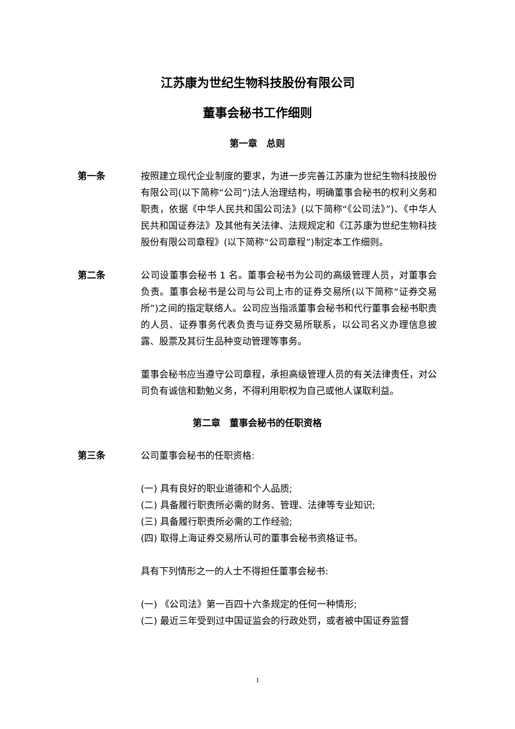江苏康为世纪生物科技股份有限公司
董事会秘书工作细则
第一章　总则
第一条 按照建立现代企业制度的要求，为进一步完善江苏康为世纪生物科技股份有限公司(以下简称“公司”)法人治理结构，明确董事会秘书的权利义务和职责，依据《中华人民共和国公司法》(以下简称“《公司法》”)、《中华人民共和国证券法》及其他有关法律、法规规定和《江苏康为世纪生物科技股份有限公司章程》(以下简称“公司章程”)制定本工作细则。
第二条 公司设董事会秘书 1 名。董事会秘书为公司的高级管理人员，对董事会负责。董事会秘书是公司与公司上市的证券交易所(以下简称“证券交易所”)之间的指定联络人。公司应当指派董事会秘书和代行董事会秘书职责的人员、证券事务代表负责与证券交易所联系，以公司名义办理信息披露、股票及其衍生品种变动管理等事务。
董事会秘书应当遵守公司章程，承担高级管理人员的有关法律责任，对公司负有诚信和勤勉义务，不得利用职权为自己或他人谋取利益。
第二章　董事会秘书的任职资格
第三条 公司董事会秘书的任职资格:
(一) 具有良好的职业道德和个人品质;
(二) 具备履行职责所必需的财务、管理、法律等专业知识;
(三) 具备履行职责所必需的工作经验;
(四) 取得上海证券交易所认可的董事会秘书资格证书。
具有下列情形之一的人士不得担任董事会秘书:
(一) 《公司法》第一百四十六条规定的任何一种情形;
(二) 最近三年受到过中国证监会的行政处罚，或者被中国证券监督
1